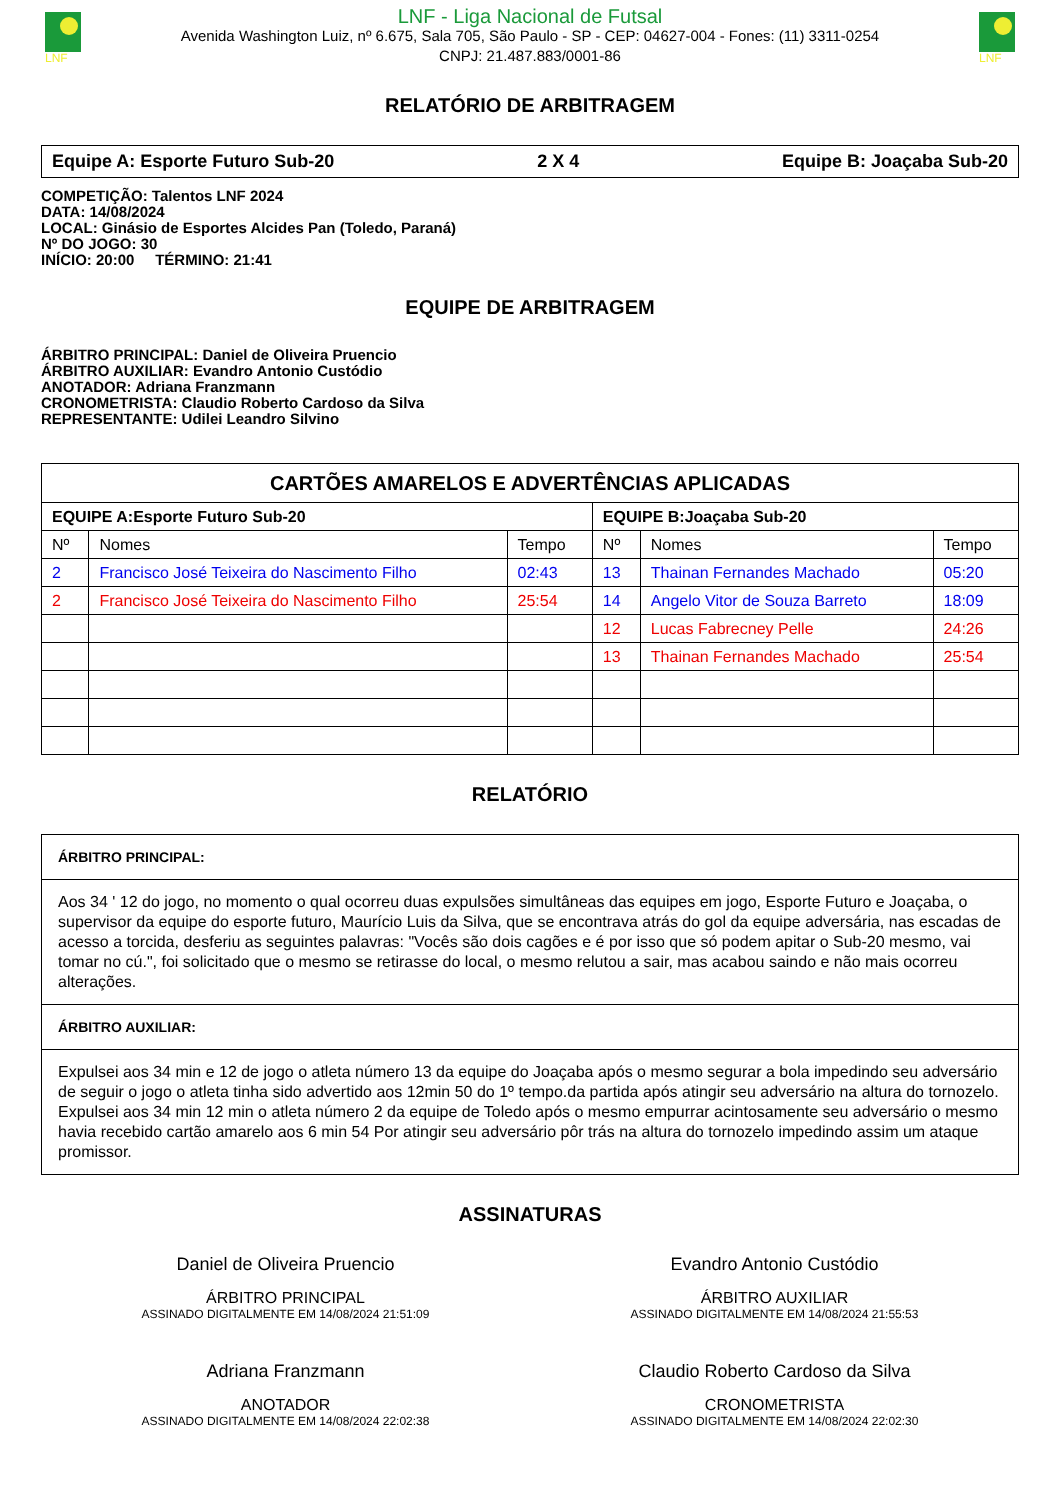LNF
LNF - Liga Nacional de Futsal
Avenida Washington Luiz, nº 6.675, Sala 705, São Paulo - SP - CEP: 04627-004 - Fones: (11) 3311-0254
CNPJ: 21.487.883/0001-86
LNF
RELATÓRIO DE ARBITRAGEM
Equipe A: Esporte Futuro Sub-20 2 X 4 Equipe B: Joaçaba Sub-20
COMPETIÇÃO: Talentos LNF 2024
DATA: 14/08/2024
LOCAL: Ginásio de Esportes Alcides Pan (Toledo, Paraná)
Nº DO JOGO: 30
INÍCIO: 20:00 TÉRMINO: 21:41
EQUIPE DE ARBITRAGEM
ÁRBITRO PRINCIPAL: Daniel de Oliveira Pruencio
ÁRBITRO AUXILIAR: Evandro Antonio Custódio
ANOTADOR: Adriana Franzmann
CRONOMETRISTA: Claudio Roberto Cardoso da Silva
REPRESENTANTE: Udilei Leandro Silvino
| CARTÕES AMARELOS E ADVERTÊNCIAS APLICADAS | | | | | |
| --- | --- | --- | --- | --- | --- |
| EQUIPE A:Esporte Futuro Sub-20 | | | EQUIPE B:Joaçaba Sub-20 | | |
| Nº | Nomes | Tempo | Nº | Nomes | Tempo |
| 2 | Francisco José Teixeira do Nascimento Filho | 02:43 | 13 | Thainan Fernandes Machado | 05:20 |
| 2 | Francisco José Teixeira do Nascimento Filho | 25:54 | 14 | Angelo Vitor de Souza Barreto | 18:09 |
| | | | 12 | Lucas Fabrecney Pelle | 24:26 |
| | | | 13 | Thainan Fernandes Machado | 25:54 |
RELATÓRIO
ÁRBITRO PRINCIPAL:
Aos 34 ' 12 do jogo, no momento o qual ocorreu duas expulsões simultâneas das equipes em jogo, Esporte Futuro e Joaçaba, o supervisor da equipe do esporte futuro, Maurício Luis da Silva, que se encontrava atrás do gol da equipe adversária, nas escadas de acesso a torcida, desferiu as seguintes palavras: "Vocês são dois cagões e é por isso que só podem apitar o Sub-20 mesmo, vai tomar no cú.", foi solicitado que o mesmo se retirasse do local, o mesmo relutou a sair, mas acabou saindo e não mais ocorreu alterações.
ÁRBITRO AUXILIAR:
Expulsei aos 34 min e 12 de jogo o atleta número 13 da equipe do Joaçaba após o mesmo segurar a bola impedindo seu adversário de seguir o jogo o atleta tinha sido advertido aos 12min 50 do 1º tempo.da partida após atingir seu adversário na altura do tornozelo.
Expulsei aos 34 min 12 min o atleta número 2 da equipe de Toledo após o mesmo empurrar acintosamente seu adversário o mesmo havia recebido cartão amarelo aos 6 min 54 Por atingir seu adversário pôr trás na altura do tornozelo impedindo assim um ataque promissor.
ASSINATURAS
Daniel de Oliveira Pruencio
ÁRBITRO PRINCIPAL
ASSINADO DIGITALMENTE EM 14/08/2024 21:51:09
Evandro Antonio Custódio
ÁRBITRO AUXILIAR
ASSINADO DIGITALMENTE EM 14/08/2024 21:55:53
Adriana Franzmann
ANOTADOR
ASSINADO DIGITALMENTE EM 14/08/2024 22:02:38
Claudio Roberto Cardoso da Silva
CRONOMETRISTA
ASSINADO DIGITALMENTE EM 14/08/2024 22:02:30